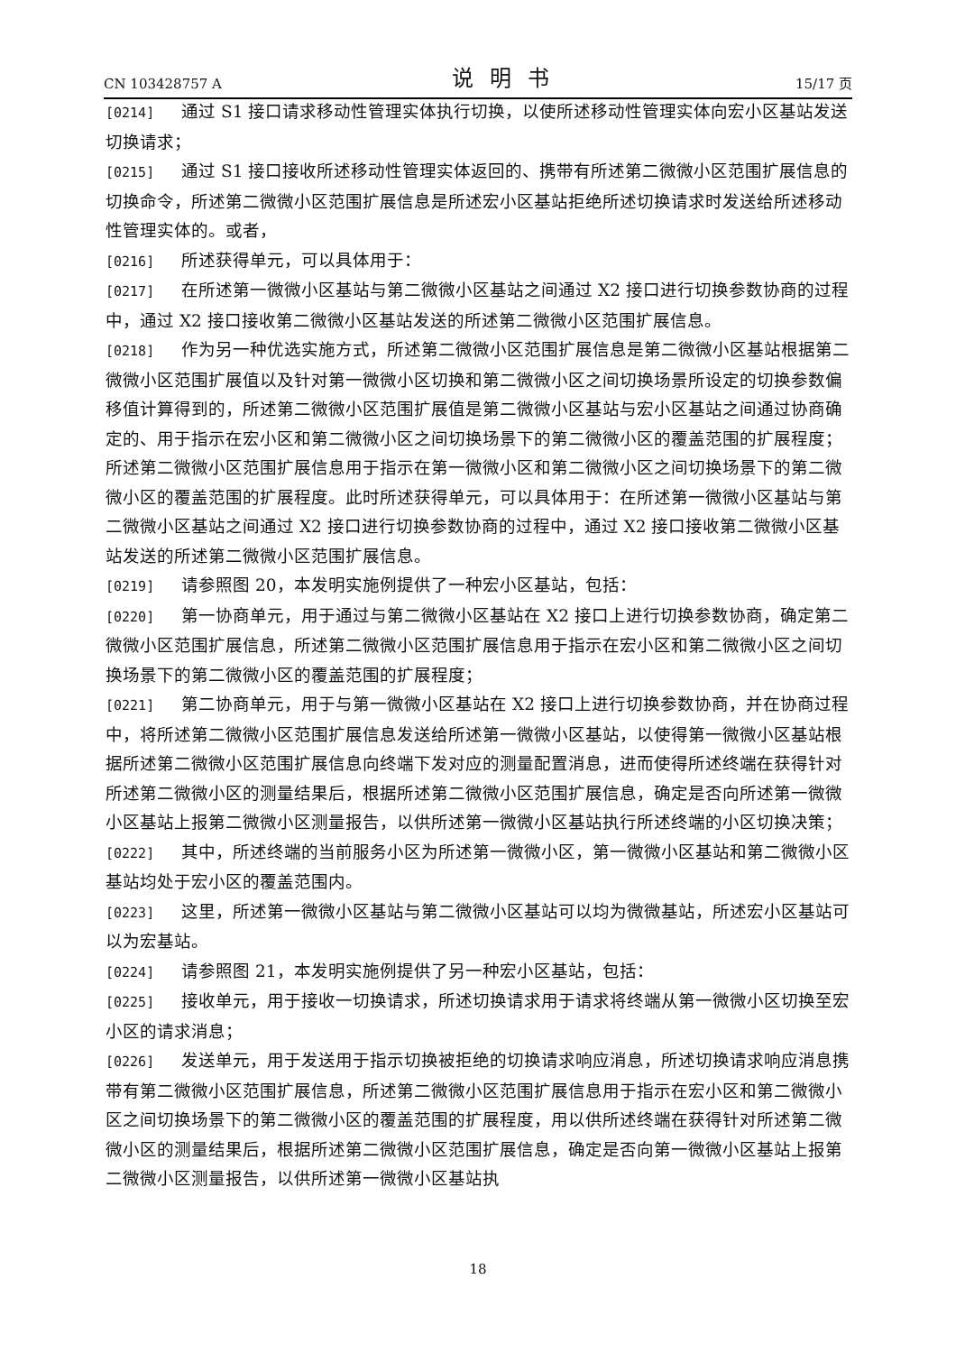CN 103428757 A 说明书 15/17 页
[0214] 通过 S1 接口请求移动性管理实体执行切换，以使所述移动性管理实体向宏小区基站发送切换请求；
[0215] 通过 S1 接口接收所述移动性管理实体返回的、携带有所述第二微微小区范围扩展信息的切换命令，所述第二微微小区范围扩展信息是所述宏小区基站拒绝所述切换请求时发送给所述移动性管理实体的。或者，
[0216] 所述获得单元，可以具体用于：
[0217] 在所述第一微微小区基站与第二微微小区基站之间通过 X2 接口进行切换参数协商的过程中，通过 X2 接口接收第二微微小区基站发送的所述第二微微小区范围扩展信息。
[0218] 作为另一种优选实施方式，所述第二微微小区范围扩展信息是第二微微小区基站根据第二微微小区范围扩展值以及针对第一微微小区切换和第二微微小区之间切换场景所设定的切换参数偏移值计算得到的，所述第二微微小区范围扩展值是第二微微小区基站与宏小区基站之间通过协商确定的、用于指示在宏小区和第二微微小区之间切换场景下的第二微微小区的覆盖范围的扩展程度；所述第二微微小区范围扩展信息用于指示在第一微微小区和第二微微小区之间切换场景下的第二微微小区的覆盖范围的扩展程度。此时所述获得单元，可以具体用于：在所述第一微微小区基站与第二微微小区基站之间通过 X2 接口进行切换参数协商的过程中，通过 X2 接口接收第二微微小区基站发送的所述第二微微小区范围扩展信息。
[0219] 请参照图 20，本发明实施例提供了一种宏小区基站，包括：
[0220] 第一协商单元，用于通过与第二微微小区基站在 X2 接口上进行切换参数协商，确定第二微微小区范围扩展信息，所述第二微微小区范围扩展信息用于指示在宏小区和第二微微小区之间切换场景下的第二微微小区的覆盖范围的扩展程度；
[0221] 第二协商单元，用于与第一微微小区基站在 X2 接口上进行切换参数协商，并在协商过程中，将所述第二微微小区范围扩展信息发送给所述第一微微小区基站，以使得第一微微小区基站根据所述第二微微小区范围扩展信息向终端下发对应的测量配置消息，进而使得所述终端在获得针对所述第二微微小区的测量结果后，根据所述第二微微小区范围扩展信息，确定是否向所述第一微微小区基站上报第二微微小区测量报告，以供所述第一微微小区基站执行所述终端的小区切换决策；
[0222] 其中，所述终端的当前服务小区为所述第一微微小区，第一微微小区基站和第二微微小区基站均处于宏小区的覆盖范围内。
[0223] 这里，所述第一微微小区基站与第二微微小区基站可以均为微微基站，所述宏小区基站可以为宏基站。
[0224] 请参照图 21，本发明实施例提供了另一种宏小区基站，包括：
[0225] 接收单元，用于接收一切换请求，所述切换请求用于请求将终端从第一微微小区切换至宏小区的请求消息；
[0226] 发送单元，用于发送用于指示切换被拒绝的切换请求响应消息，所述切换请求响应消息携带有第二微微小区范围扩展信息，所述第二微微小区范围扩展信息用于指示在宏小区和第二微微小区之间切换场景下的第二微微小区的覆盖范围的扩展程度，用以供所述终端在获得针对所述第二微微小区的测量结果后，根据所述第二微微小区范围扩展信息，确定是否向第一微微小区基站上报第二微微小区测量报告，以供所述第一微微小区基站执
18